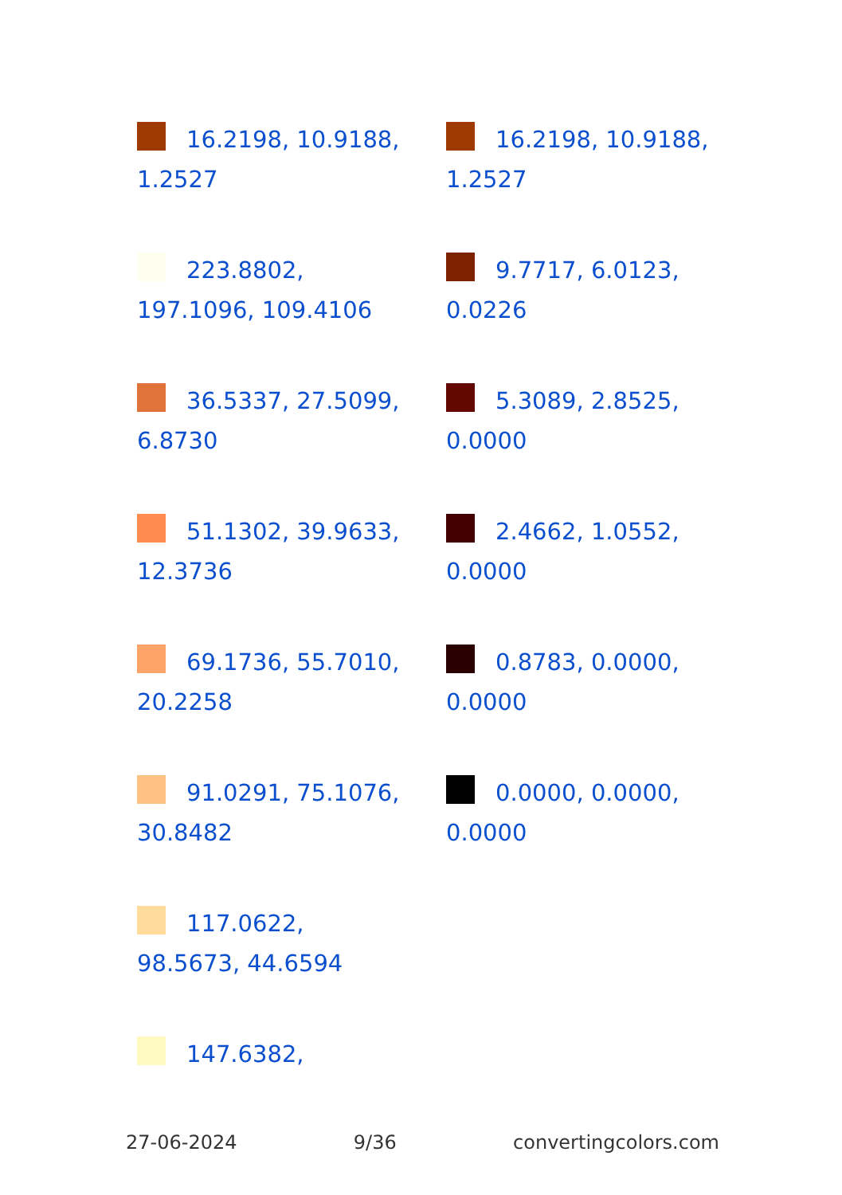16.2198, 10.9188, 1.2527
223.8802, 197.1096, 109.4106
36.5337, 27.5099, 6.8730
51.1302, 39.9633, 12.3736
69.1736, 55.7010, 20.2258
91.0291, 75.1076, 30.8482
117.0622, 98.5673, 44.6594
147.6382,
16.2198, 10.9188, 1.2527
9.7717, 6.0123, 0.0226
5.3089, 2.8525, 0.0000
2.4662, 1.0552, 0.0000
0.8783, 0.0000, 0.0000
0.0000, 0.0000, 0.0000
27-06-2024 9/36 convertingcolors.com